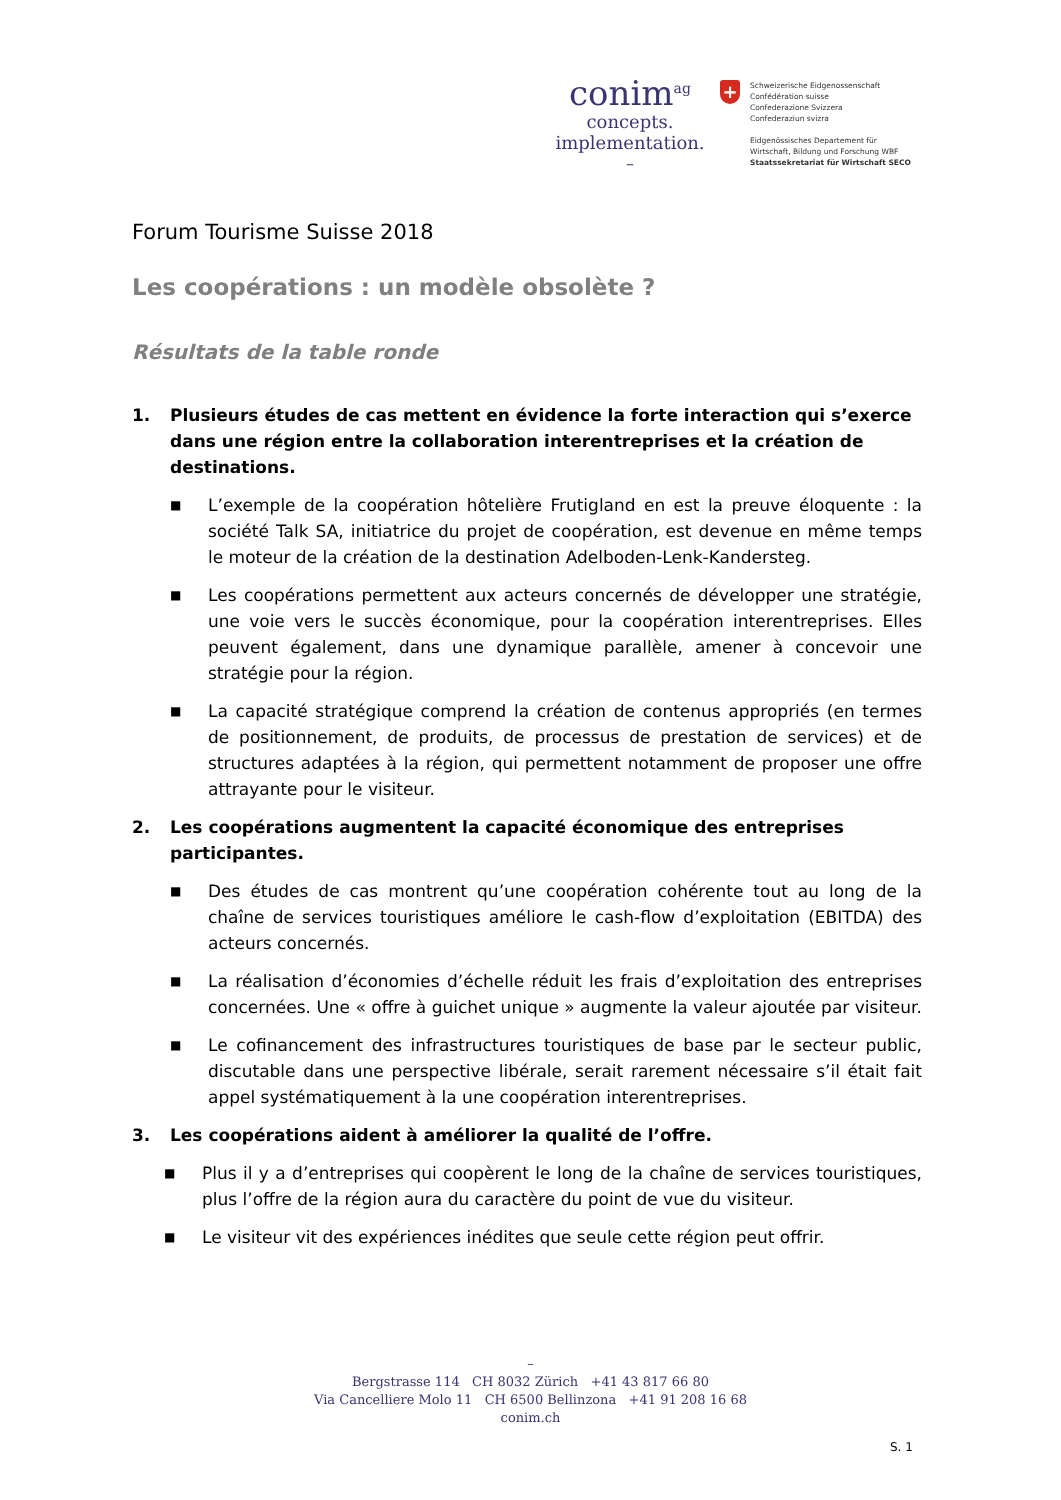conim<sup>ag</sup>
concepts.
implementation.
–
+
Schweizerische Eidgenossenschaft
Confédération suisse
Confederazione Svizzera
Confederaziun svizra
Eidgenössisches Departement für
Wirtschaft, Bildung und Forschung WBF
Staatssekretariat für Wirtschaft SECO
Forum Tourisme Suisse 2018
Les coopérations : un modèle obsolète ?
Résultats de la table ronde
1. Plusieurs études de cas mettent en évidence la forte interaction qui s’exerce dans une région entre la collaboration interentreprises et la création de destinations.
■
L’exemple de la coopération hôtelière Frutigland en est la preuve éloquente : la société Talk SA, initiatrice du projet de coopération, est devenue en même temps le moteur de la création de la destination Adelboden-Lenk-Kandersteg.
■
Les coopérations permettent aux acteurs concernés de développer une stratégie, une voie vers le succès économique, pour la coopération interentreprises. Elles peuvent également, dans une dynamique parallèle, amener à concevoir une stratégie pour la région.
■
La capacité stratégique comprend la création de contenus appropriés (en termes de positionnement, de produits, de processus de prestation de services) et de structures adaptées à la région, qui permettent notamment de proposer une offre attrayante pour le visiteur.
2. Les coopérations augmentent la capacité économique des entreprises participantes.
■
Des études de cas montrent qu’une coopération cohérente tout au long de la chaîne de services touristiques améliore le cash-flow d’exploitation (EBITDA) des acteurs concernés.
■
La réalisation d’économies d’échelle réduit les frais d’exploitation des entreprises concernées. Une « offre à guichet unique » augmente la valeur ajoutée par visiteur.
■
Le cofinancement des infrastructures touristiques de base par le secteur public, discutable dans une perspective libérale, serait rarement nécessaire s’il était fait appel systématiquement à la une coopération interentreprises.
3. Les coopérations aident à améliorer la qualité de l’offre.
■
Plus il y a d’entreprises qui coopèrent le long de la chaîne de services touristiques, plus l’offre de la région aura du caractère du point de vue du visiteur.
■
Le visiteur vit des expériences inédites que seule cette région peut offrir.
–
Bergstrasse 114 CH 8032 Zürich +41 43 817 66 80
Via Cancelliere Molo 11 CH 6500 Bellinzona +41 91 208 16 68
conim.ch
S. 1